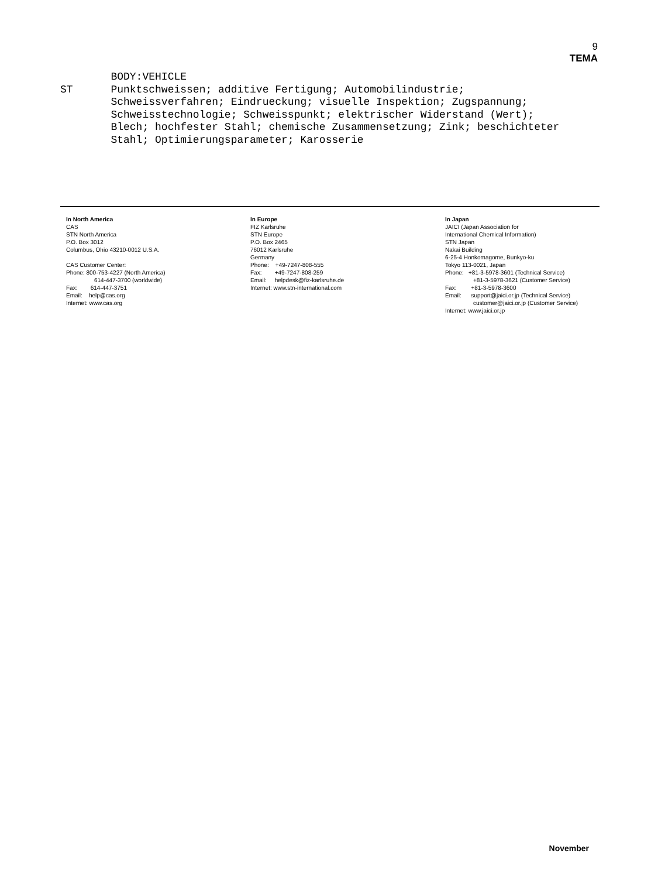9
TEMA
BODY:VEHICLE ST Punktschweissen; additive Fertigung; Automobilindustrie; Schweissverfahren; Eindrueckung; visuelle Inspektion; Zugspannung; Schweisstechnologie; Schweisspunkt; elektrischer Widerstand (Wert); Blech; hochfester Stahl; chemische Zusammensetzung; Zink; beschichteter Stahl; Optimierungsparameter; Karosserie
In North America
CAS
STN North America
P.O. Box 3012
Columbus, Ohio 43210-0012 U.S.A.
CAS Customer Center:
Phone: 800-753-4227 (North America)
614-447-3700 (worldwide)
Fax: 614-447-3751
Email: help@cas.org
Internet: www.cas.org
In Europe
FIZ Karlsruhe
STN Europe
P.O. Box 2465
76012 Karlsruhe
Germany
Phone: +49-7247-808-555
Fax: +49-7247-808-259
Email: helpdesk@fiz-karlsruhe.de
Internet: www.stn-international.com
In Japan
JAICI (Japan Association for
International Chemical Information)
STN Japan
Nakai Building
6-25-4 Honkomagome, Bunkyo-ku
Tokyo 113-0021, Japan
Phone: +81-3-5978-3601 (Technical Service)
+81-3-5978-3621 (Customer Service)
Fax: +81-3-5978-3600
Email: support@jaici.or.jp (Technical Service)
customer@jaici.or.jp (Customer Service)
Internet: www.jaici.or.jp
November